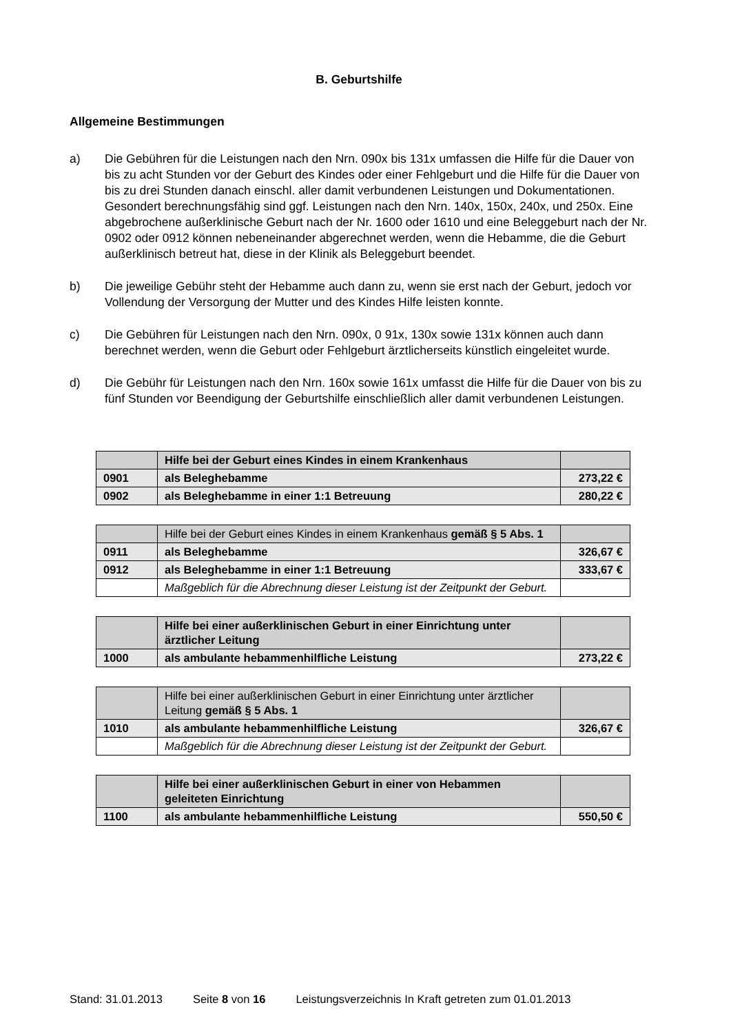B. Geburtshilfe
Allgemeine Bestimmungen
a) Die Gebühren für die Leistungen nach den Nrn. 090x bis 131x umfassen die Hilfe für die Dauer von bis zu acht Stunden vor der Geburt des Kindes oder einer Fehlgeburt und die Hilfe für die Dauer von bis zu drei Stunden danach einschl. aller damit verbundenen Leistungen und Dokumentationen.
Gesondert berechnungsfähig sind ggf. Leistungen nach den Nrn. 140x, 150x, 240x, und 250x. Eine abgebrochene außerklinische Geburt nach der Nr. 1600 oder 1610 und eine Beleggeburt nach der Nr. 0902 oder 0912 können nebeneinander abgerechnet werden, wenn die Hebamme, die die Geburt außerklinisch betreut hat, diese in der Klinik als Beleggeburt beendet.
b) Die jeweilige Gebühr steht der Hebamme auch dann zu, wenn sie erst nach der Geburt, jedoch vor Vollendung der Versorgung der Mutter und des Kindes Hilfe leisten konnte.
c) Die Gebühren für Leistungen nach den Nrn. 090x, 0 91x, 130x sowie 131x können auch dann berechnet werden, wenn die Geburt oder Fehlgeburt ärztlicherseits künstlich eingeleitet wurde.
d) Die Gebühr für Leistungen nach den Nrn. 160x sowie 161x umfasst die Hilfe für die Dauer von bis zu fünf Stunden vor Beendigung der Geburtshilfe einschließlich aller damit verbundenen Leistungen.
| | Hilfe bei der Geburt eines Kindes in einem Krankenhaus | |
| 0901 | als Beleghebamme | 273,22 € |
| 0902 | als Beleghebamme in einer 1:1 Betreuung | 280,22 € |
| | Hilfe bei der Geburt eines Kindes in einem Krankenhaus gemäß § 5 Abs. 1 | |
| 0911 | als Beleghebamme | 326,67 € |
| 0912 | als Beleghebamme in einer 1:1 Betreuung | 333,67 € |
| | Maßgeblich für die Abrechnung dieser Leistung ist der Zeitpunkt der Geburt. | |
| | Hilfe bei einer außerklinischen Geburt in einer Einrichtung unter ärztlicher Leitung | |
| 1000 | als ambulante hebammenhilfliche Leistung | 273,22 € |
| | Hilfe bei einer außerklinischen Geburt in einer Einrichtung unter ärztlicher Leitung gemäß § 5 Abs. 1 | |
| 1010 | als ambulante hebammenhilfliche Leistung | 326,67 € |
| | Maßgeblich für die Abrechnung dieser Leistung ist der Zeitpunkt der Geburt. | |
| | Hilfe bei einer außerklinischen Geburt in einer von Hebammen geleiteten Einrichtung | |
| 1100 | als ambulante hebammenhilfliche Leistung | 550,50 € |
Stand: 31.01.2013 Seite 8 von 16 Leistungsverzeichnis In Kraft getreten zum 01.01.2013